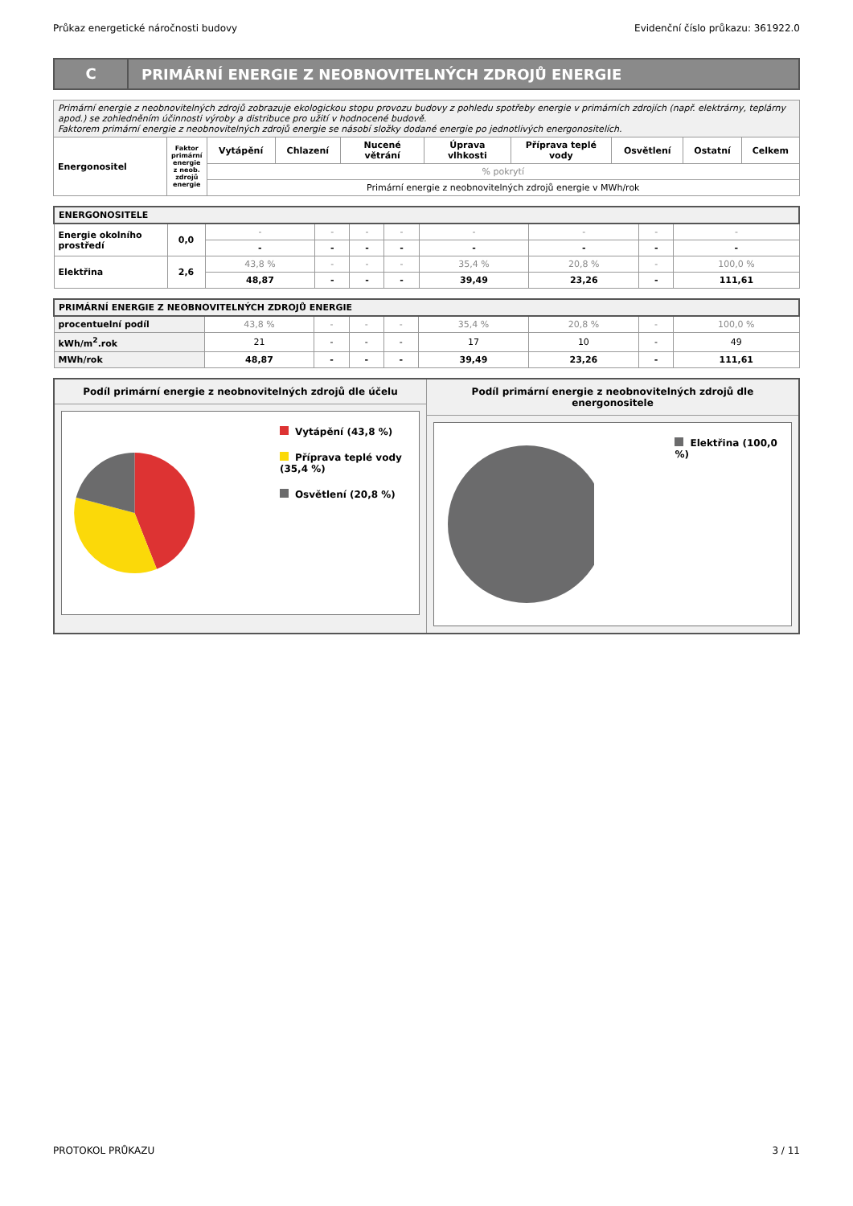Průkaz energetické náročnosti budovy Evidenční číslo průkazu: 361922.0
C
PRIMÁRNÍ ENERGIE Z NEOBNOVITELNÝCH ZDROJŮ ENERGIE
| Primární energie z neobnovitelných zdrojů zobrazuje ekologickou stopu provozu budovy z pohledu spotřeby energie v primárních zdrojích (např. elektrárny, teplárny apod.) se zohledněním účinnosti výroby a distribuce pro užití v hodnocené budově. Faktorem primární energie z neobnovitelných zdrojů energie se násobí složky dodané energie po jednotlivých energonositelích. | | | | | | | | | |
| Energonositel | Faktor primární energie z neob. zdrojů energie | Vytápění | Chlazení | Nucené větrání | Úprava vlhkosti | Příprava teplé vody | Osvětlení | Ostatní | Celkem |
| | | % pokrytí | | | | | | | |
| | | Primární energie z neobnovitelných zdrojů energie v MWh/rok | | | | | | | |
| ENERGONOSITELE | | | | | | | | | |
| Energie okolního prostředí | 0,0 | - | - | - | - | - | - | - | - |
| | | - | - | - | - | - | - | - | - |
| Elektřina | 2,6 | 43,8 % | - | - | - | 35,4 % | 20,8 % | - | 100,0 % |
| | | 48,87 | - | - | - | 39,49 | 23,26 | - | 111,61 |
| PRIMÁRNÍ ENERGIE Z NEOBNOVITELNÝCH ZDROJŮ ENERGIE | | | | | | | | |
| procentuelní podíl | 43,8 % | - | - | - | 35,4 % | 20,8 % | - | 100,0 % |
| kWh/m<sup>2</sup>.rok | 21 | - | - | - | 17 | 10 | - | 49 |
| MWh/rok | 48,87 | - | - | - | 39,49 | 23,26 | - | 111,61 |
Podíl primární energie z neobnovitelných zdrojů dle účelu
Vytápění (43,8 %)
Příprava teplé vody (35,4 %)
Osvětlení (20,8 %)
Podíl primární energie z neobnovitelných zdrojů dle energonositele
Elektřina (100,0 %)
PROTOKOL PRŮKAZU 3 / 11